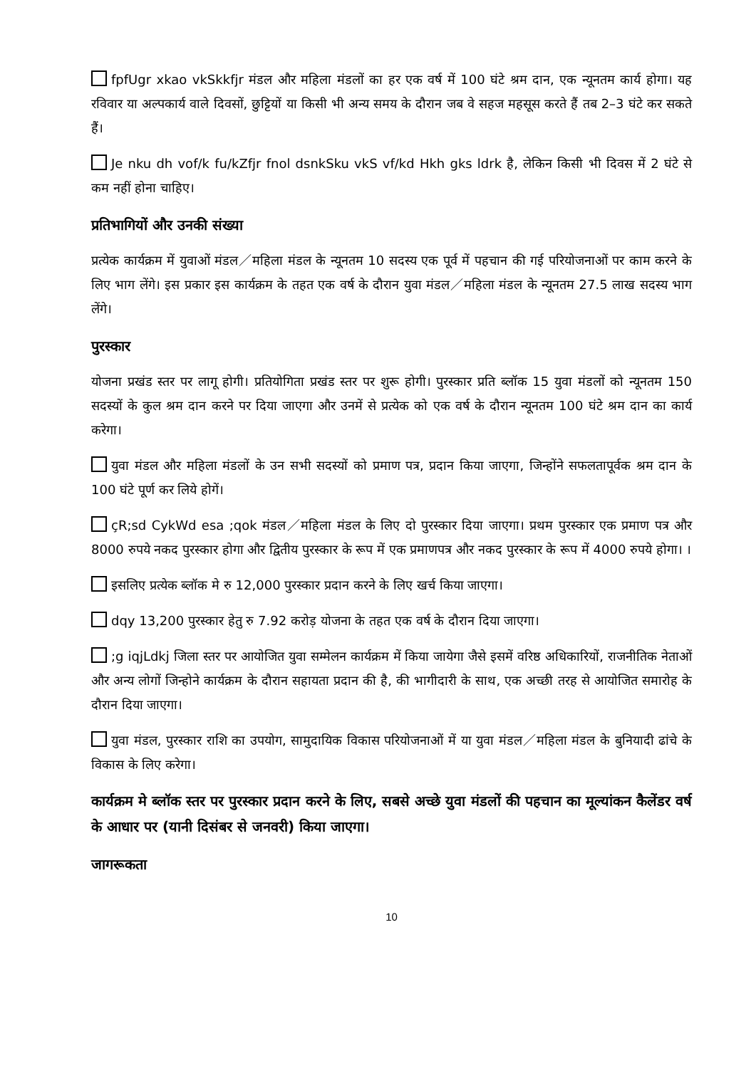fpfUgr xkao vkSkkfjr मंडल और महिला मंडलों का हर एक वर्ष में 100 घंटे श्रम दान, एक न्यूनतम कार्य होगा। यह रविवार या अल्पकार्य वाले दिवसों, छुट्टियों या किसी भी अन्य समय के दौरान जब वे सहज महसूस करते हैं तब 2–3 घंटे कर सकते हैं।
Je nku dh vof/k fu/kZfjr fnol dsnkSku vkS vf/kd Hkh gks ldrk है, लेकिन किसी भी दिवस में 2 घंटे से कम नहीं होना चाहिए।
प्रतिभागियों और उनकी संख्या
प्रत्येक कार्यक्रम में युवाओं मंडल／महिला मंडल के न्यूनतम 10 सदस्य एक पूर्व में पहचान की गई परियोजनाओं पर काम करने के लिए भाग लेंगे। इस प्रकार इस कार्यक्रम के तहत एक वर्ष के दौरान युवा मंडल／महिला मंडल के न्यूनतम 27.5 लाख सदस्य भाग लेंगे।
पुरस्कार
योजना प्रखंड स्तर पर लागू होगी। प्रतियोगिता प्रखंड स्तर पर शुरू होगी। पुरस्कार प्रति ब्लॉक 15 युवा मंडलों को न्यूनतम 150 सदस्यों के कुल श्रम दान करने पर दिया जाएगा और उनमें से प्रत्येक को एक वर्ष के दौरान न्यूनतम 100 घंटे श्रम दान का कार्य करेगा।
युवा मंडल और महिला मंडलों के उन सभी सदस्यों को प्रमाण पत्र, प्रदान किया जाएगा, जिन्होंने सफलतापूर्वक श्रम दान के 100 घंटे पूर्ण कर लिये होगें।
çR;sd CykWd esa ;qok मंडल／महिला मंडल के लिए दो पुरस्कार दिया जाएगा। प्रथम पुरस्कार एक प्रमाण पत्र और 8000 रुपये नकद पुरस्कार होगा और द्वितीय पुरस्कार के रूप में एक प्रमाणपत्र और नकद पुरस्कार के रूप में 4000 रुपये होगा। ।
इसलिए प्रत्येक ब्लॉक मे रु 12,000 पुरस्कार प्रदान करने के लिए खर्च किया जाएगा।
dqy 13,200 पुरस्कार हेतु रु 7.92 करोड़ योजना के तहत एक वर्ष के दौरान दिया जाएगा।
;g iqjLdkj जिला स्तर पर आयोजित युवा सम्मेलन कार्यक्रम में किया जायेगा जैसे इसमें वरिष्ठ अधिकारियों, राजनीतिक नेताओं और अन्य लोगों जिन्होने कार्यक्रम के दौरान सहायता प्रदान की है, की भागीदारी के साथ, एक अच्छी तरह से आयोजित समारोह के दौरान दिया जाएगा।
युवा मंडल, पुरस्कार राशि का उपयोग, सामुदायिक विकास परियोजनाओं में या युवा मंडल／महिला मंडल के बुनियादी ढांचे के विकास के लिए करेगा।
कार्यक्रम मे ब्लॉक स्तर पर पुरस्कार प्रदान करने के लिए, सबसे अच्छे युवा मंडलों की पहचान का मूल्यांकन कैलेंडर वर्ष के आधार पर (यानी दिसंबर से जनवरी) किया जाएगा।
जागरूकता
10